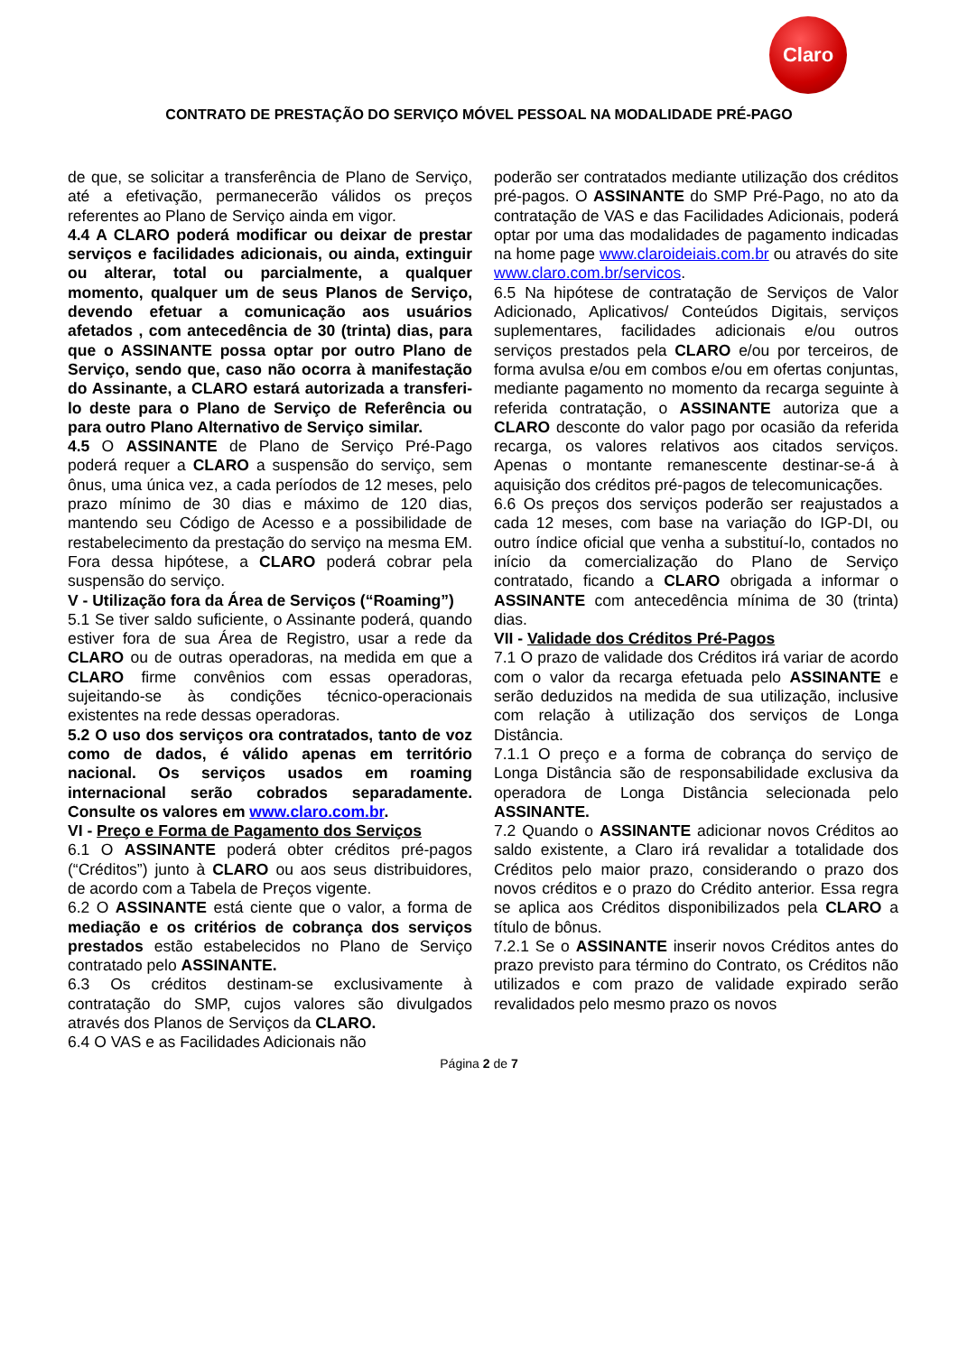Claro
CONTRATO DE PRESTAÇÃO DO SERVIÇO MÓVEL PESSOAL NA MODALIDADE PRÉ-PAGO
de que, se solicitar a transferência de Plano de Serviço, até a efetivação, permanecerão válidos os preços referentes ao Plano de Serviço ainda em vigor.
4.4 A CLARO poderá modificar ou deixar de prestar serviços e facilidades adicionais, ou ainda, extinguir ou alterar, total ou parcialmente, a qualquer momento, qualquer um de seus Planos de Serviço, devendo efetuar a comunicação aos usuários afetados , com antecedência de 30 (trinta) dias, para que o ASSINANTE possa optar por outro Plano de Serviço, sendo que, caso não ocorra à manifestação do Assinante, a CLARO estará autorizada a transferi-lo deste para o Plano de Serviço de Referência ou para outro Plano Alternativo de Serviço similar.
4.5 O ASSINANTE de Plano de Serviço Pré-Pago poderá requer a CLARO a suspensão do serviço, sem ônus, uma única vez, a cada períodos de 12 meses, pelo prazo mínimo de 30 dias e máximo de 120 dias, mantendo seu Código de Acesso e a possibilidade de restabelecimento da prestação do serviço na mesma EM. Fora dessa hipótese, a CLARO poderá cobrar pela suspensão do serviço.
V - Utilização fora da Área de Serviços (“Roaming”)
5.1 Se tiver saldo suficiente, o Assinante poderá, quando estiver fora de sua Área de Registro, usar a rede da CLARO ou de outras operadoras, na medida em que a CLARO firme convênios com essas operadoras, sujeitando-se às condições técnico-operacionais existentes na rede dessas operadoras.
5.2 O uso dos serviços ora contratados, tanto de voz como de dados, é válido apenas em território nacional. Os serviços usados em roaming internacional serão cobrados separadamente. Consulte os valores em www.claro.com.br.
VI - Preço e Forma de Pagamento dos Serviços
6.1 O ASSINANTE poderá obter créditos pré-pagos (“Créditos”) junto à CLARO ou aos seus distribuidores, de acordo com a Tabela de Preços vigente.
6.2 O ASSINANTE está ciente que o valor, a forma de mediação e os critérios de cobrança dos serviços prestados estão estabelecidos no Plano de Serviço contratado pelo ASSINANTE.
6.3 Os créditos destinam-se exclusivamente à contratação do SMP, cujos valores são divulgados através dos Planos de Serviços da CLARO.
6.4 O VAS e as Facilidades Adicionais não
poderão ser contratados mediante utilização dos créditos pré-pagos. O ASSINANTE do SMP Pré-Pago, no ato da contratação de VAS e das Facilidades Adicionais, poderá optar por uma das modalidades de pagamento indicadas na home page www.claroideiais.com.br ou através do site www.claro.com.br/servicos.
6.5 Na hipótese de contratação de Serviços de Valor Adicionado, Aplicativos/ Conteúdos Digitais, serviços suplementares, facilidades adicionais e/ou outros serviços prestados pela CLARO e/ou por terceiros, de forma avulsa e/ou em combos e/ou em ofertas conjuntas, mediante pagamento no momento da recarga seguinte à referida contratação, o ASSINANTE autoriza que a CLARO desconte do valor pago por ocasião da referida recarga, os valores relativos aos citados serviços. Apenas o montante remanescente destinar-se-á à aquisição dos créditos pré-pagos de telecomunicações.
6.6 Os preços dos serviços poderão ser reajustados a cada 12 meses, com base na variação do IGP-DI, ou outro índice oficial que venha a substituí-lo, contados no início da comercialização do Plano de Serviço contratado, ficando a CLARO obrigada a informar o ASSINANTE com antecedência mínima de 30 (trinta) dias.
VII - Validade dos Créditos Pré-Pagos
7.1 O prazo de validade dos Créditos irá variar de acordo com o valor da recarga efetuada pelo ASSINANTE e serão deduzidos na medida de sua utilização, inclusive com relação à utilização dos serviços de Longa Distância.
7.1.1 O preço e a forma de cobrança do serviço de Longa Distância são de responsabilidade exclusiva da operadora de Longa Distância selecionada pelo ASSINANTE.
7.2 Quando o ASSINANTE adicionar novos Créditos ao saldo existente, a Claro irá revalidar a totalidade dos Créditos pelo maior prazo, considerando o prazo dos novos créditos e o prazo do Crédito anterior. Essa regra se aplica aos Créditos disponibilizados pela CLARO a título de bônus.
7.2.1 Se o ASSINANTE inserir novos Créditos antes do prazo previsto para término do Contrato, os Créditos não utilizados e com prazo de validade expirado serão revalidados pelo mesmo prazo os novos
Página 2 de 7